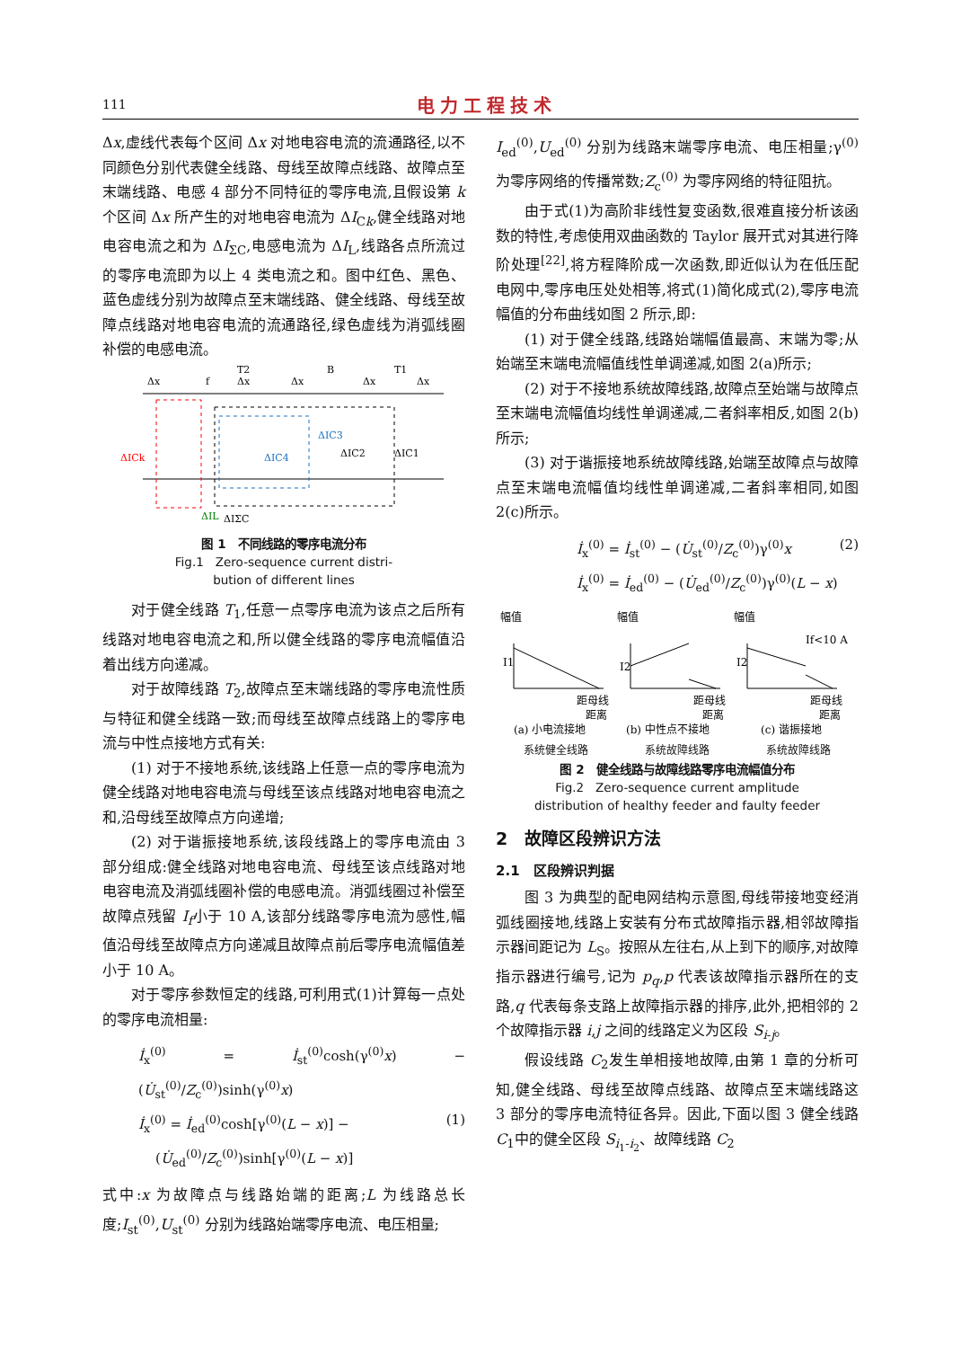111 电力工程技术
Δx,虚线代表每个区间 Δx 对地电容电流的流通路径,以不同颜色分别代表健全线路、母线至故障点线路、故障点至末端线路、电感 4 部分不同特征的零序电流,且假设第 k 个区间 Δx 所产生的对地电容电流为 ΔI<sub>Ck</sub>,健全线路对地电容电流之和为 ΔI<sub>ΣC</sub>,电感电流为 ΔI<sub>L</sub>,线路各点所流过的零序电流即为以上 4 类电流之和。图中红色、黑色、蓝色虚线分别为故障点至末端线路、健全线路、母线至故障点线路对地电容电流的流通路径,绿色虚线为消弧线圈补偿的电感电流。
Δx
f
T2
Δx
Δx
B
Δx
T1
Δx
ΔICk
ΔIC4
ΔIC3
ΔIC2
ΔIC1
ΔIL
ΔIΣC
图 1　不同线路的零序电流分布
Fig.1　Zero-sequence current distri-
bution of different lines
对于健全线路 T<sub>1</sub>,任意一点零序电流为该点之后所有线路对地电容电流之和,所以健全线路的零序电流幅值沿着出线方向递减。
对于故障线路 T<sub>2</sub>,故障点至末端线路的零序电流性质与特征和健全线路一致;而母线至故障点线路上的零序电流与中性点接地方式有关:
(1) 对于不接地系统,该线路上任意一点的零序电流为健全线路对地电容电流与母线至该点线路对地电容电流之和,沿母线至故障点方向递增;
(2) 对于谐振接地系统,该段线路上的零序电流由 3 部分组成:健全线路对地电容电流、母线至该点线路对地电容电流及消弧线圈补偿的电感电流。消弧线圈过补偿至故障点残留 I<sub>f</sub>小于 10 A,该部分线路零序电流为感性,幅值沿母线至故障点方向递减且故障点前后零序电流幅值差小于 10 A。
对于零序参数恒定的线路,可利用式(1)计算每一点处的零序电流相量:
İ<sub>x</sub><sup>(0)</sup> = İ<sub>st</sub><sup>(0)</sup>cosh(γ<sup>(0)</sup>x) − (U̇<sub>st</sub><sup>(0)</sup>/Z<sub>c</sub><sup>(0)</sup>)sinh(γ<sup>(0)</sup>x)
İ<sub>x</sub><sup>(0)</sup> = İ<sub>ed</sub><sup>(0)</sup>cosh[γ<sup>(0)</sup>(L − x)] − (1)
(U̇<sub>ed</sub><sup>(0)</sup>/Z<sub>c</sub><sup>(0)</sup>)sinh[γ<sup>(0)</sup>(L − x)]
式中:x 为故障点与线路始端的距离;L 为线路总长度;I<sub>st</sub><sup>(0)</sup>,U<sub>st</sub><sup>(0)</sup> 分别为线路始端零序电流、电压相量;
I<sub>ed</sub><sup>(0)</sup>,U<sub>ed</sub><sup>(0)</sup> 分别为线路末端零序电流、电压相量;γ<sup>(0)</sup>为零序网络的传播常数;Z<sub>c</sub><sup>(0)</sup> 为零序网络的特征阻抗。
由于式(1)为高阶非线性复变函数,很难直接分析该函数的特性,考虑使用双曲函数的 Taylor 展开式对其进行降阶处理<sup>[22]</sup>,将方程降阶成一次函数,即近似认为在低压配电网中,零序电压处处相等,将式(1)简化成式(2),零序电流幅值的分布曲线如图 2 所示,即:
(1) 对于健全线路,线路始端幅值最高、末端为零;从始端至末端电流幅值线性单调递减,如图 2(a)所示;
(2) 对于不接地系统故障线路,故障点至始端与故障点至末端电流幅值均线性单调递减,二者斜率相反,如图 2(b)所示;
(3) 对于谐振接地系统故障线路,始端至故障点与故障点至末端电流幅值均线性单调递减,二者斜率相同,如图 2(c)所示。
İ<sub>x</sub><sup>(0)</sup> = İ<sub>st</sub><sup>(0)</sup> − (U̇<sub>st</sub><sup>(0)</sup>/Z<sub>c</sub><sup>(0)</sup>)γ<sup>(0)</sup>x (2)
İ<sub>x</sub><sup>(0)</sup> = İ<sub>ed</sub><sup>(0)</sup> − (U̇<sub>ed</sub><sup>(0)</sup>/Z<sub>c</sub><sup>(0)</sup>)γ<sup>(0)</sup>(L − x)
幅值
幅值
幅值
I1
I2
I2
If<10 A
距母线
距离
距母线
距离
距母线
距离
(a) 小电流接地
(b) 中性点不接地
(c) 谐振接地
系统健全线路 系统故障线路 系统故障线路
图 2　健全线路与故障线路零序电流幅值分布
Fig.2　Zero-sequence current amplitude
distribution of healthy feeder and faulty feeder
2　故障区段辨识方法
2.1　区段辨识判据
图 3 为典型的配电网结构示意图,母线带接地变经消弧线圈接地,线路上安装有分布式故障指示器,相邻故障指示器间距记为 L<sub>S</sub>。按照从左往右,从上到下的顺序,对故障指示器进行编号,记为 p<sub>q</sub>,p 代表该故障指示器所在的支路,q 代表每条支路上故障指示器的排序,此外,把相邻的 2 个故障指示器 i,j 之间的线路定义为区段 S<sub>i-j</sub>。
假设线路 C<sub>2</sub>发生单相接地故障,由第 1 章的分析可知,健全线路、母线至故障点线路、故障点至末端线路这 3 部分的零序电流特征各异。因此,下面以图 3 健全线路 C<sub>1</sub>中的健全区段 S<sub>i<sub>1</sub>-i<sub>2</sub></sub>、故障线路 C<sub>2</sub>